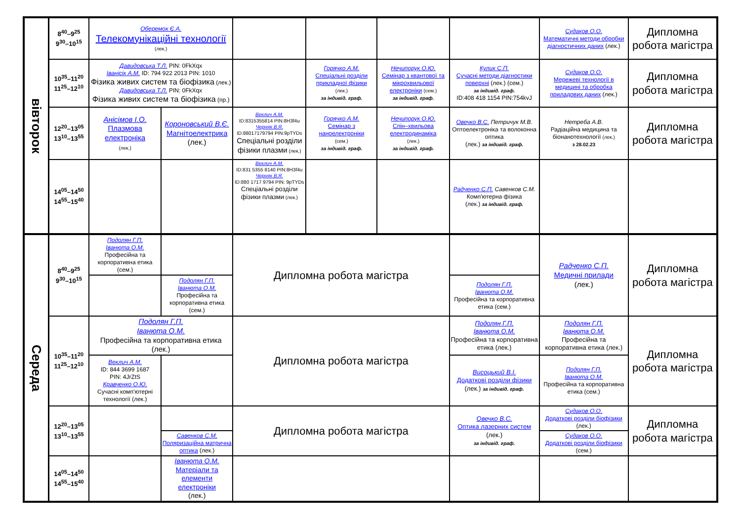| вівторок | 8<sup>40</sup>–9<sup>25</sup> 9<sup>30</sup>–10<sup>15</sup> | Оберемок Є.А. Телекомунікаційні технології (лек.) | | | | | | Судаков О.О. Математичні методи обробки діагностичних даних (лек.) | Дипломна робота магістра |
| | 10<sup>35</sup>–11<sup>20</sup> 11<sup>25</sup>–12<sup>10</sup> | Давидовська Т.Л. PIN: 0FkXqx Іванісік А.М. ID: 794 922 2013 PIN: 1010 Фізика живих систем та біофізика (лек.) Давидовська Т.Л. PIN: 0FkXqx Фізика живих систем та біофізика (пр.) | | | Горячко А.М. Спеціальні розділи прикладної фізики (лек.) за індивід. граф. | Нечипорук О.Ю. Семінар з квантової та мікрохвильової електроніки (сем.) за індивід. граф. | Кулик С.П. Сучасні методи діагностики поверхні (лек.) (сем.) за індивід. граф. ID:408 418 1154 PIN:754kvJ | Судаков О.О. Мережеві технології в медицині та обробка приладових даних (лек.) | Дипломна робота магістра |
| | 12<sup>20</sup>–13<sup>05</sup> 13<sup>10</sup>–13<sup>55</sup> | Анісімов І.О. Плазмова електроніка (лек.) | Короновський В.Є. Магнітоелектрика (лек.) | Веклич А.М. ID:8315355814 PIN:8H3f4u Черняк В.Я. ID:88017179794 PIN:9pTYDs Спеціальні розділи фізики плазми (лек.) | Горячко А.М. Семінар з наноелектроніки (сем.) за індивід. граф. | Нечипорук О.Ю. Спін–хвильова електродинаміка (лек.) за індивід. граф. | Овечко В.С. Петричук М.В. Оптоелектроніка та волоконна оптика (лек.) за індивід. граф. | Нетреба А.В. Радіаційна медицина та біонанотехнології (лек.) з 28.02.23 | Дипломна робота магістра |
| | 14<sup>05</sup>–14<sup>50</sup> 14<sup>55</sup>–15<sup>40</sup> | | | Веклич А.М. ID:831 5355 8140 PIN:8H3f4u Черняк В.Я. ID:880 1717 9794 PIN: 9pTYDs Спеціальні розділи фізики плазми (лек.) | | | Радченко С.П. Савенков С.М. Комп'ютерна фізика (лек.) за індивід. граф. | | |
| Середа | 8<sup>40</sup>–9<sup>25</sup> 9<sup>30</sup>–10<sup>15</sup> | Подолян Г.П. Іванюта О.М. Професійна та корпоративна етика (сем.) | | Дипломна робота магістра | | | | Радченко С.П. Медичні прилади (лек.) | Дипломна робота магістра |
| | | | Подолян Г.П. Іванюта О.М. Професійна та корпоративна етика (сем.) | | | | Подолян Г.П. Іванюта О.М. Професійна та корпоративна етика (сем.) | | |
| | 10<sup>35</sup>–11<sup>20</sup> 11<sup>25</sup>–12<sup>10</sup> | Подолян Г.П. Іванюта О.М. Професійна та корпоративна етика (лек.) | | Дипломна робота магістра | | | Подолян Г.П. Іванюта О.М. Професійна та корпоративна етика (лек.) | Подолян Г.П. Іванюта О.М. Професійна та корпоративна етика (лек.) | Дипломна робота магістра |
| | | Веклич А.М. ID: 844 3699 1687 PIN: 4JrZtS Кравченко О.Ю. Сучасні комп'ютерні технології (лек.) | | | | | Висоцький В.І. Додаткові розділи фізики (лек.) за індивід. граф. | Подолян Г.П. Іванюта О.М. Професійна та корпоративна етика (сем.) | |
| | 12<sup>20</sup>–13<sup>05</sup> 13<sup>10</sup>–13<sup>55</sup> | | | Дипломна робота магістра | | | Овечко В.С. Оптика лазерних систем (лек.) за індивід. граф. | Судаков О.О. Додаткові розділи біофізики (лек.) | Дипломна робота магістра |
| | | | Савенков С.М. Поляризаційна матрична оптика (лек.) | | | | | Судаков О.О. Додаткові розділи біофізики (сем.) | |
| | 14<sup>05</sup>–14<sup>50</sup> 14<sup>55</sup>–15<sup>40</sup> | | Іванюта О.М. Матеріали та елементи електроніки (лек.) | | | | | | |